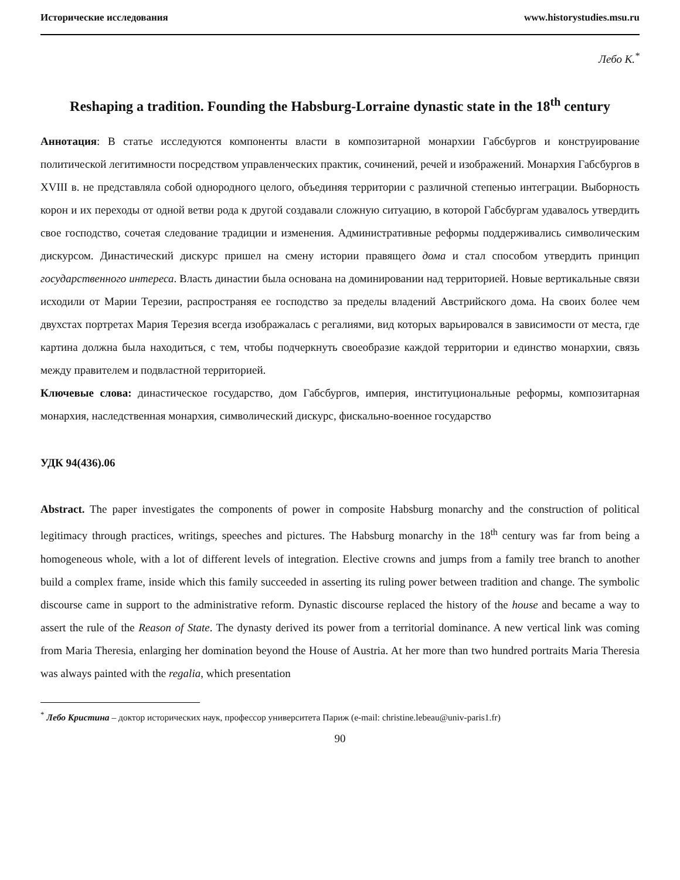Исторические исследования www.historystudies.msu.ru
Лебо К.<sup>*</sup>
Reshaping a tradition. Founding the Habsburg-Lorraine dynastic state in the 18<sup>th</sup> century
Аннотация: В статье исследуются компоненты власти в композитарной монархии Габсбургов и конструирование политической легитимности посредством управленческих практик, сочинений, речей и изображений. Монархия Габсбургов в XVIII в. не представляла собой однородного целого, объединяя территории с различной степенью интеграции. Выборность корон и их переходы от одной ветви рода к другой создавали сложную ситуацию, в которой Габсбургам удавалось утвердить свое господство, сочетая следование традиции и изменения. Административные реформы поддерживались символическим дискурсом. Династический дискурс пришел на смену истории правящего дома и стал способом утвердить принцип государственного интереса. Власть династии была основана на доминировании над территорией. Новые вертикальные связи исходили от Марии Терезии, распространяя ее господство за пределы владений Австрийского дома. На своих более чем двухстах портретах Мария Терезия всегда изображалась с регалиями, вид которых варьировался в зависимости от места, где картина должна была находиться, с тем, чтобы подчеркнуть своеобразие каждой территории и единство монархии, связь между правителем и подвластной территорией.
Ключевые слова: династическое государство, дом Габсбургов, империя, институциональные реформы, композитарная монархия, наследственная монархия, символический дискурс, фискально-военное государство
УДК 94(436).06
Abstract. The paper investigates the components of power in composite Habsburg monarchy and the construction of political legitimacy through practices, writings, speeches and pictures. The Habsburg monarchy in the 18<sup>th</sup> century was far from being a homogeneous whole, with a lot of different levels of integration. Elective crowns and jumps from a family tree branch to another build a complex frame, inside which this family succeeded in asserting its ruling power between tradition and change. The symbolic discourse came in support to the administrative reform. Dynastic discourse replaced the history of the house and became a way to assert the rule of the Reason of State. The dynasty derived its power from a territorial dominance. A new vertical link was coming from Maria Theresia, enlarging her domination beyond the House of Austria. At her more than two hundred portraits Maria Theresia was always painted with the regalia, which presentation
<sup>*</sup> Лебо Кристина – доктор исторических наук, профессор университета Париж (e-mail: christine.lebeau@univ-paris1.fr)
90